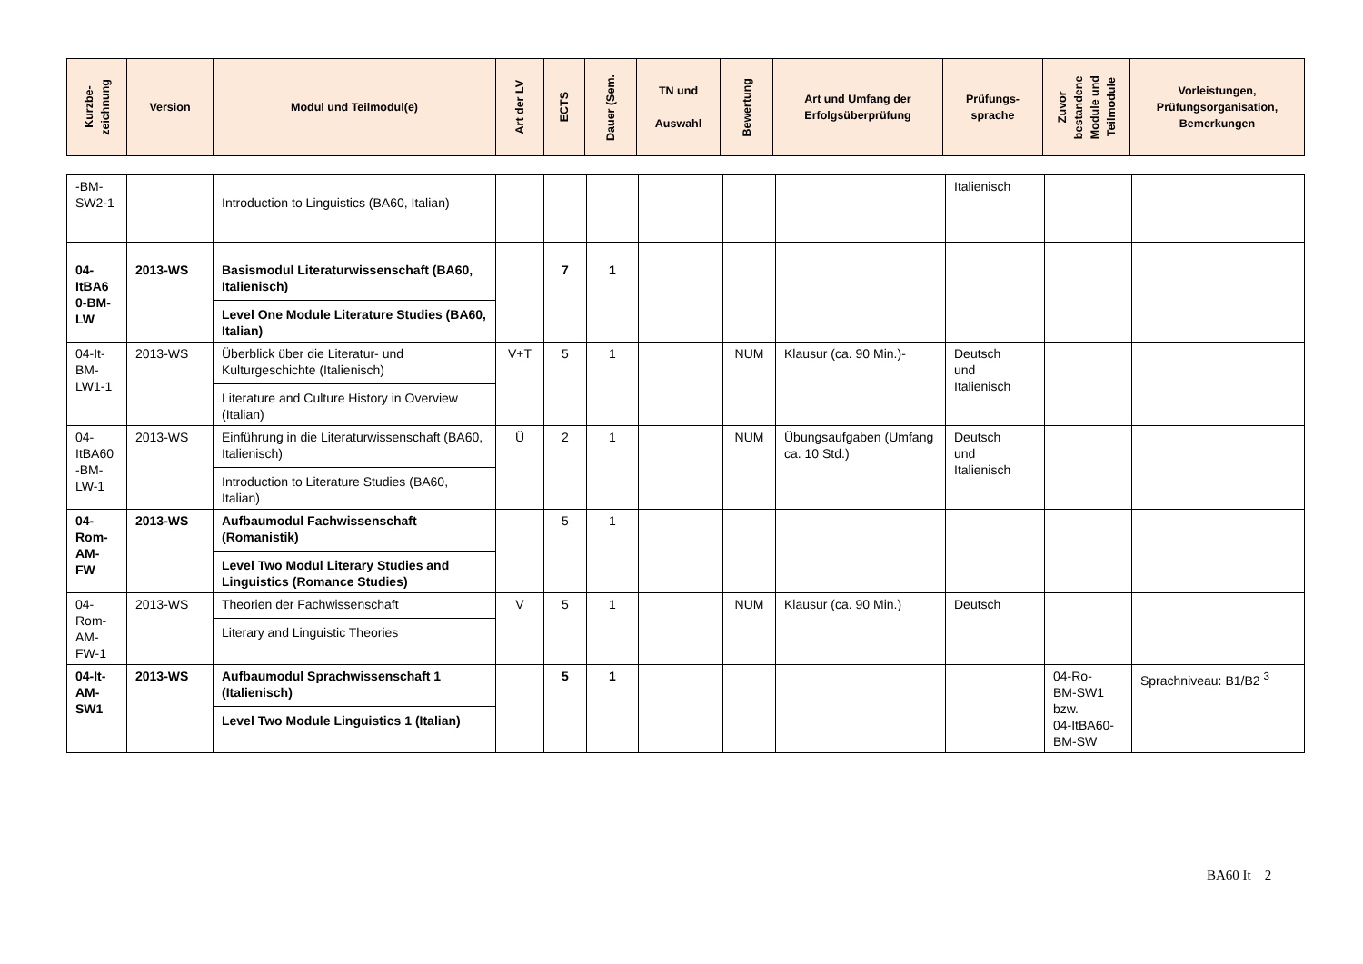| Kurzbe- zeichnung | Version | Modul und Teilmodul(e) | Art der LV | ECTS | Dauer (Sem. | TN und Auswahl | Bewertung | Art und Umfang der Erfolgsüberprüfung | Prüfungs- sprache | Zuvor bestandene Module und Teilmodule | Vorleistungen, Prüfungsorganisation, Bemerkungen |
| --- | --- | --- | --- | --- | --- | --- | --- | --- | --- | --- | --- |
| -BM- SW2-1 | | Introduction to Linguistics (BA60, Italian) | | | | | | | Italienisch | | |
| 04- ItBA6 0-BM- LW | 2013-WS | Basismodul Literaturwissenschaft (BA60, Italienisch) Level One Module Literature Studies (BA60, Italian) | | 7 | 1 | | | | | | |
| 04-It- BM- LW1-1 | 2013-WS | Überblick über die Literatur- und Kulturgeschichte (Italienisch) Literature and Culture History in Overview (Italian) | V+T | 5 | 1 | | NUM | Klausur (ca. 90 Min.)- | Deutsch und Italienisch | | |
| 04- ItBA60 -BM- LW-1 | 2013-WS | Einführung in die Literaturwissenschaft (BA60, Italienisch) Introduction to Literature Studies (BA60, Italian) | Ü | 2 | 1 | | NUM | Übungsaufgaben (Umfang ca. 10 Std.) | Deutsch und Italienisch | | |
| 04- Rom- AM- FW | 2013-WS | Aufbaumodul Fachwissenschaft (Romanistik) Level Two Modul Literary Studies and Linguistics (Romance Studies) | | 5 | 1 | | | | | | |
| 04- Rom- AM- FW-1 | 2013-WS | Theorien der Fachwissenschaft Literary and Linguistic Theories | V | 5 | 1 | | NUM | Klausur (ca. 90 Min.) | Deutsch | | |
| 04-It- AM- SW1 | 2013-WS | Aufbaumodul Sprachwissenschaft 1 (Italienisch) Level Two Module Linguistics 1 (Italian) | | 5 | 1 | | | | | 04-Ro- BM-SW1 bzw. 04-ItBA60- BM-SW | Sprachniveau: B1/B2 <sup>3</sup> |
BA60 It 2